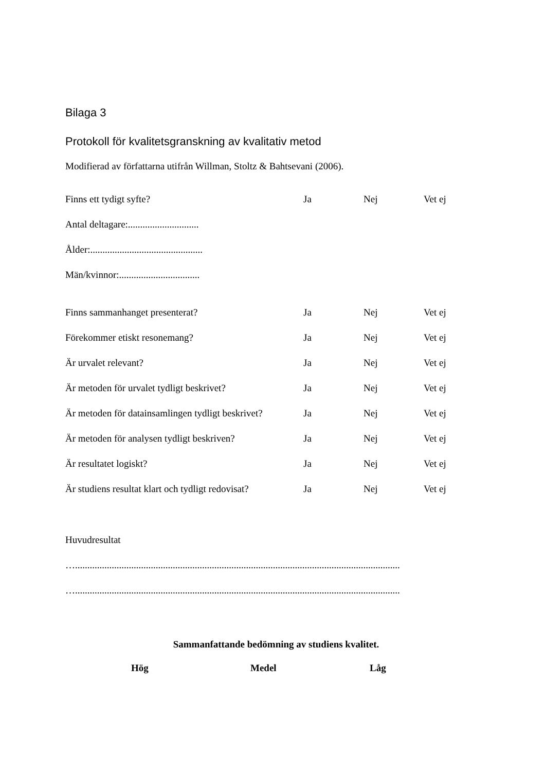Bilaga 3
Protokoll för kvalitetsgranskning av kvalitativ metod
Modifierad av författarna utifrån Willman, Stoltz & Bahtsevani (2006).
Finns ett tydigt syfte? Ja Nej Vet ej
Antal deltagare:.............................
Ålder:..............................................
Män/kvinnor:.................................
Finns sammanhanget presenterat? Ja Nej Vet ej
Förekommer etiskt resonemang? Ja Nej Vet ej
Är urvalet relevant? Ja Nej Vet ej
Är metoden för urvalet tydligt beskrivet? Ja Nej Vet ej
Är metoden för datainsamlingen tydligt beskrivet? Ja Nej Vet ej
Är metoden för analysen tydligt beskriven? Ja Nej Vet ej
Är resultatet logiskt? Ja Nej Vet ej
Är studiens resultat klart och tydligt redovisat? Ja Nej Vet ej
Huvudresultat
….....................................................................................................................................
….....................................................................................................................................
Sammanfattande bedömning av studiens kvalitet.
Hög Medel Låg